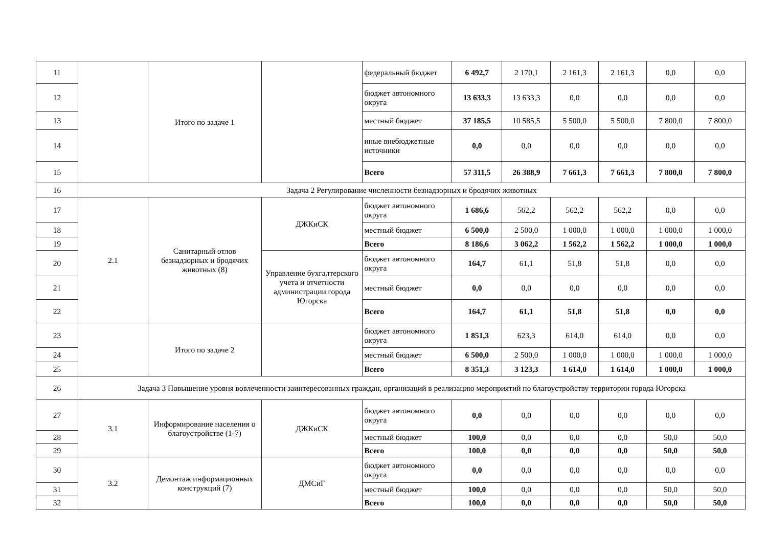| 11 | | Итого по задаче 1 | | федеральный бюджет | 6 492,7 | 2 170,1 | 2 161,3 | 2 161,3 | 0,0 | 0,0 |
| 12 | | | | бюджет автономного округа | 13 633,3 | 13 633,3 | 0,0 | 0,0 | 0,0 | 0,0 |
| 13 | | | | местный бюджет | 37 185,5 | 10 585,5 | 5 500,0 | 5 500,0 | 7 800,0 | 7 800,0 |
| 14 | | | | иные внебюджетные источники | 0,0 | 0,0 | 0,0 | 0,0 | 0,0 | 0,0 |
| 15 | | | | Всего | 57 311,5 | 26 388,9 | 7 661,3 | 7 661,3 | 7 800,0 | 7 800,0 |
| 16 | Задача 2 Регулирование численности безнадзорных и бродячих животных | | | | | | | | | |
| 17 | 2.1 | Санитарный отлов безнадзорных и бродячих животных (8) | ДЖКиСК | бюджет автономного округа | 1 686,6 | 562,2 | 562,2 | 562,2 | 0,0 | 0,0 |
| 18 | | | | местный бюджет | 6 500,0 | 2 500,0 | 1 000,0 | 1 000,0 | 1 000,0 | 1 000,0 |
| 19 | | | | Всего | 8 186,6 | 3 062,2 | 1 562,2 | 1 562,2 | 1 000,0 | 1 000,0 |
| 20 | | | Управление бухгалтерского учета и отчетности администрации города Югорска | бюджет автономного округа | 164,7 | 61,1 | 51,8 | 51,8 | 0,0 | 0,0 |
| 21 | | | | местный бюджет | 0,0 | 0,0 | 0,0 | 0,0 | 0,0 | 0,0 |
| 22 | | | | Всего | 164,7 | 61,1 | 51,8 | 51,8 | 0,0 | 0,0 |
| 23 | | Итого по задаче 2 | | бюджет автономного округа | 1 851,3 | 623,3 | 614,0 | 614,0 | 0,0 | 0,0 |
| 24 | | | | местный бюджет | 6 500,0 | 2 500,0 | 1 000,0 | 1 000,0 | 1 000,0 | 1 000,0 |
| 25 | | | | Всего | 8 351,3 | 3 123,3 | 1 614,0 | 1 614,0 | 1 000,0 | 1 000,0 |
| 26 | Задача 3 Повышение уровня вовлеченности заинтересованных граждан, организаций в реализацию мероприятий по благоустройству территории города Югорска | | | | | | | | | |
| 27 | 3.1 | Информирование населения о благоустройстве (1-7) | ДЖКиСК | бюджет автономного округа | 0,0 | 0,0 | 0,0 | 0,0 | 0,0 | 0,0 |
| 28 | | | | местный бюджет | 100,0 | 0,0 | 0,0 | 0,0 | 50,0 | 50,0 |
| 29 | | | | Всего | 100,0 | 0,0 | 0,0 | 0,0 | 50,0 | 50,0 |
| 30 | 3.2 | Демонтаж информационных конструкций (7) | ДМСиГ | бюджет автономного округа | 0,0 | 0,0 | 0,0 | 0,0 | 0,0 | 0,0 |
| 31 | | | | местный бюджет | 100,0 | 0,0 | 0,0 | 0,0 | 50,0 | 50,0 |
| 32 | | | | Всего | 100,0 | 0,0 | 0,0 | 0,0 | 50,0 | 50,0 |